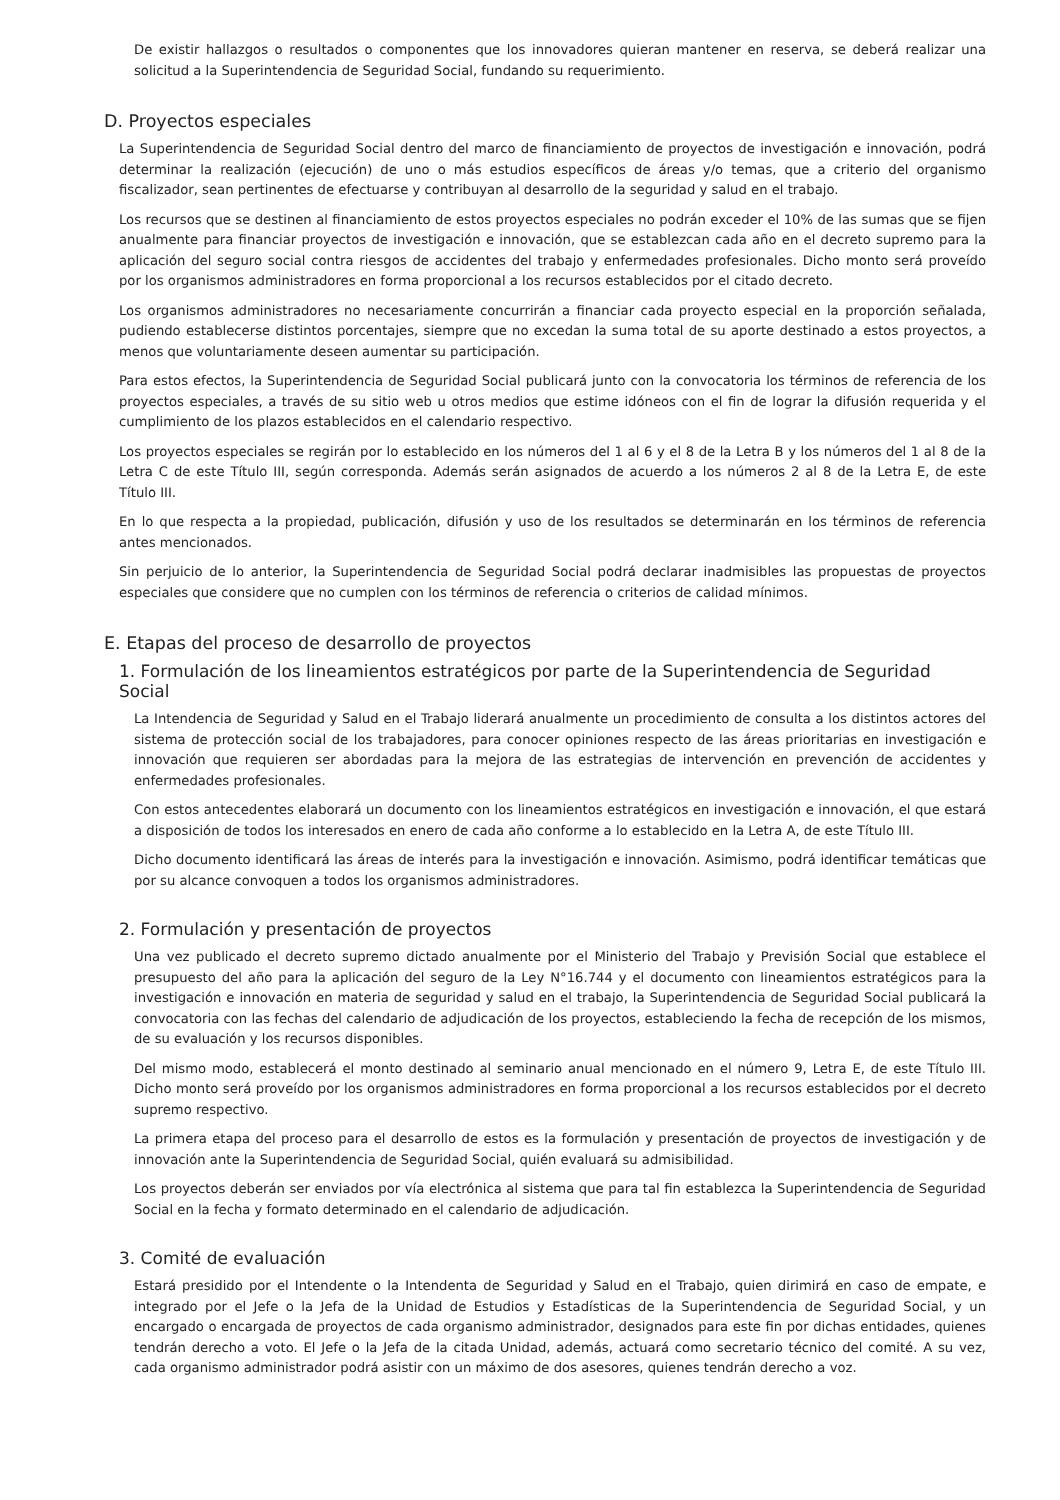De existir hallazgos o resultados o componentes que los innovadores quieran mantener en reserva, se deberá realizar una solicitud a la Superintendencia de Seguridad Social, fundando su requerimiento.
D. Proyectos especiales
La Superintendencia de Seguridad Social dentro del marco de financiamiento de proyectos de investigación e innovación, podrá determinar la realización (ejecución) de uno o más estudios específicos de áreas y/o temas, que a criterio del organismo fiscalizador, sean pertinentes de efectuarse y contribuyan al desarrollo de la seguridad y salud en el trabajo.
Los recursos que se destinen al financiamiento de estos proyectos especiales no podrán exceder el 10% de las sumas que se fijen anualmente para financiar proyectos de investigación e innovación, que se establezcan cada año en el decreto supremo para la aplicación del seguro social contra riesgos de accidentes del trabajo y enfermedades profesionales. Dicho monto será proveído por los organismos administradores en forma proporcional a los recursos establecidos por el citado decreto.
Los organismos administradores no necesariamente concurrirán a financiar cada proyecto especial en la proporción señalada, pudiendo establecerse distintos porcentajes, siempre que no excedan la suma total de su aporte destinado a estos proyectos, a menos que voluntariamente deseen aumentar su participación.
Para estos efectos, la Superintendencia de Seguridad Social publicará junto con la convocatoria los términos de referencia de los proyectos especiales, a través de su sitio web u otros medios que estime idóneos con el fin de lograr la difusión requerida y el cumplimiento de los plazos establecidos en el calendario respectivo.
Los proyectos especiales se regirán por lo establecido en los números del 1 al 6 y el 8 de la Letra B y los números del 1 al 8 de la Letra C de este Título III, según corresponda. Además serán asignados de acuerdo a los números 2 al 8 de la Letra E, de este Título III.
En lo que respecta a la propiedad, publicación, difusión y uso de los resultados se determinarán en los términos de referencia antes mencionados.
Sin perjuicio de lo anterior, la Superintendencia de Seguridad Social podrá declarar inadmisibles las propuestas de proyectos especiales que considere que no cumplen con los términos de referencia o criterios de calidad mínimos.
E. Etapas del proceso de desarrollo de proyectos
1. Formulación de los lineamientos estratégicos por parte de la Superintendencia de Seguridad Social
La Intendencia de Seguridad y Salud en el Trabajo liderará anualmente un procedimiento de consulta a los distintos actores del sistema de protección social de los trabajadores, para conocer opiniones respecto de las áreas prioritarias en investigación e innovación que requieren ser abordadas para la mejora de las estrategias de intervención en prevención de accidentes y enfermedades profesionales.
Con estos antecedentes elaborará un documento con los lineamientos estratégicos en investigación e innovación, el que estará a disposición de todos los interesados en enero de cada año conforme a lo establecido en la Letra A, de este Título III.
Dicho documento identificará las áreas de interés para la investigación e innovación. Asimismo, podrá identificar temáticas que por su alcance convoquen a todos los organismos administradores.
2. Formulación y presentación de proyectos
Una vez publicado el decreto supremo dictado anualmente por el Ministerio del Trabajo y Previsión Social que establece el presupuesto del año para la aplicación del seguro de la Ley N°16.744 y el documento con lineamientos estratégicos para la investigación e innovación en materia de seguridad y salud en el trabajo, la Superintendencia de Seguridad Social publicará la convocatoria con las fechas del calendario de adjudicación de los proyectos, estableciendo la fecha de recepción de los mismos, de su evaluación y los recursos disponibles.
Del mismo modo, establecerá el monto destinado al seminario anual mencionado en el número 9, Letra E, de este Título III. Dicho monto será proveído por los organismos administradores en forma proporcional a los recursos establecidos por el decreto supremo respectivo.
La primera etapa del proceso para el desarrollo de estos es la formulación y presentación de proyectos de investigación y de innovación ante la Superintendencia de Seguridad Social, quién evaluará su admisibilidad.
Los proyectos deberán ser enviados por vía electrónica al sistema que para tal fin establezca la Superintendencia de Seguridad Social en la fecha y formato determinado en el calendario de adjudicación.
3. Comité de evaluación
Estará presidido por el Intendente o la Intendenta de Seguridad y Salud en el Trabajo, quien dirimirá en caso de empate, e integrado por el Jefe o la Jefa de la Unidad de Estudios y Estadísticas de la Superintendencia de Seguridad Social, y un encargado o encargada de proyectos de cada organismo administrador, designados para este fin por dichas entidades, quienes tendrán derecho a voto. El Jefe o la Jefa de la citada Unidad, además, actuará como secretario técnico del comité. A su vez, cada organismo administrador podrá asistir con un máximo de dos asesores, quienes tendrán derecho a voz.